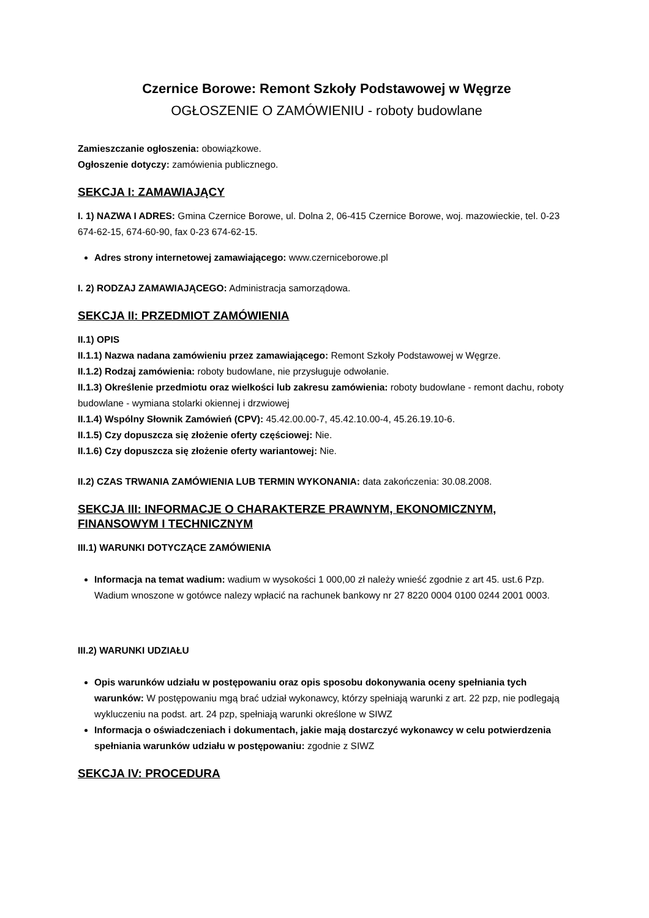Czernice Borowe: Remont Szkoły Podstawowej w Węgrze
OGŁOSZENIE O ZAMÓWIENIU - roboty budowlane
Zamieszczanie ogłoszenia: obowiązkowe.
Ogłoszenie dotyczy: zamówienia publicznego.
SEKCJA I: ZAMAWIAJĄCY
I. 1) NAZWA I ADRES: Gmina Czernice Borowe, ul. Dolna 2, 06-415 Czernice Borowe, woj. mazowieckie, tel. 0-23 674-62-15, 674-60-90, fax 0-23 674-62-15.
Adres strony internetowej zamawiającego: www.czerniceborowe.pl
I. 2) RODZAJ ZAMAWIAJĄCEGO: Administracja samorządowa.
SEKCJA II: PRZEDMIOT ZAMÓWIENIA
II.1) OPIS
II.1.1) Nazwa nadana zamówieniu przez zamawiającego: Remont Szkoły Podstawowej w Węgrze.
II.1.2) Rodzaj zamówienia: roboty budowlane, nie przysługuje odwołanie.
II.1.3) Określenie przedmiotu oraz wielkości lub zakresu zamówienia: roboty budowlane - remont dachu, roboty budowlane - wymiana stolarki okiennej i drzwiowej
II.1.4) Wspólny Słownik Zamówień (CPV): 45.42.00.00-7, 45.42.10.00-4, 45.26.19.10-6.
II.1.5) Czy dopuszcza się złożenie oferty częściowej: Nie.
II.1.6) Czy dopuszcza się złożenie oferty wariantowej: Nie.
II.2) CZAS TRWANIA ZAMÓWIENIA LUB TERMIN WYKONANIA: data zakończenia: 30.08.2008.
SEKCJA III: INFORMACJE O CHARAKTERZE PRAWNYM, EKONOMICZNYM, FINANSOWYM I TECHNICZNYM
III.1) WARUNKI DOTYCZĄCE ZAMÓWIENIA
Informacja na temat wadium: wadium w wysokości 1 000,00 zł należy wnieść zgodnie z art 45. ust.6 Pzp. Wadium wnoszone w gotówce nalezy wpłacić na rachunek bankowy nr 27 8220 0004 0100 0244 2001 0003.
III.2) WARUNKI UDZIAŁU
Opis warunków udziału w postępowaniu oraz opis sposobu dokonywania oceny spełniania tych warunków: W postępowaniu mgą brać udział wykonawcy, którzy spełniają warunki z art. 22 pzp, nie podlegają wykluczeniu na podst. art. 24 pzp, spełniają warunki określone w SIWZ
Informacja o oświadczeniach i dokumentach, jakie mają dostarczyć wykonawcy w celu potwierdzenia spełniania warunków udziału w postępowaniu: zgodnie z SIWZ
SEKCJA IV: PROCEDURA